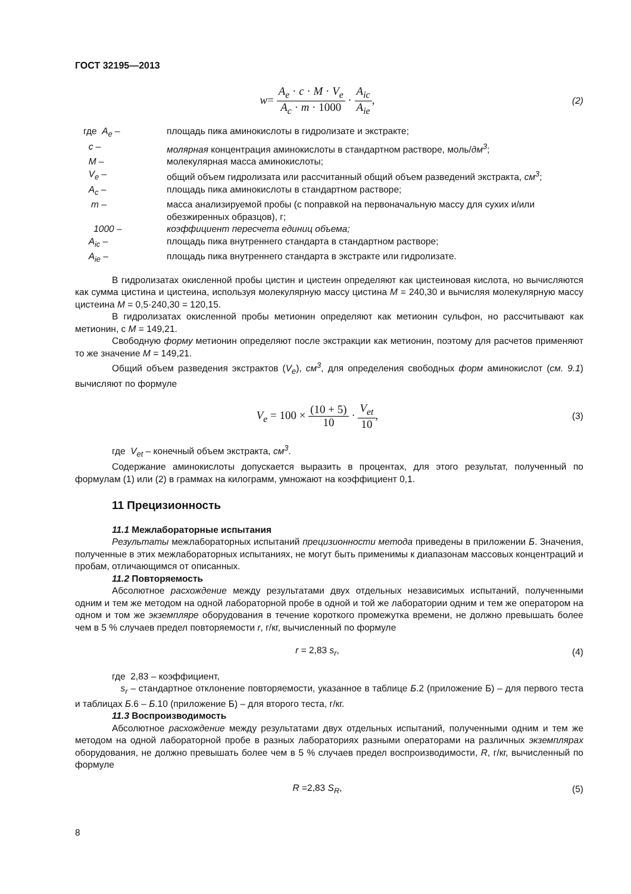ГОСТ 32195—2013
w= A<sub>e</sub> · c · M · V<sub>e</sub> A<sub>c</sub> · m · 1000 · A<sub>ic</sub> A<sub>ie</sub>,
(2)
| где A<sub>e</sub> – | площадь пика аминокислоты в гидролизате и экстракте; |
| c – | молярная концентрация аминокислоты в стандартном растворе, моль/ дм<sup>3</sup> ; |
| M – | молекулярная масса аминокислоты; |
| V<sub>e</sub> – | общий объем гидролизата или рассчитанный общий объем разведений экстракта, см<sup>3</sup> ; |
| A<sub>c</sub> – | площадь пика аминокислоты в стандартном растворе; |
| m – | масса анализируемой пробы (с поправкой на первоначальную массу для сухих и/или обезжиренных образцов), г; |
| 1000 – | коэффициент пересчета единиц объема; |
| A<sub>ic</sub> – | площадь пика внутреннего стандарта в стандартном растворе; |
| A<sub>ie</sub> – | площадь пика внутреннего стандарта в экстракте или гидролизате. |
В гидролизатах окисленной пробы цистин и цистеин определяют как цистеиновая кислота, но вычисляются как сумма цистина и цистеина, используя молекулярную массу цистина М = 240,30 и вычисляя молекулярную массу цистеина М = 0,5·240,30 = 120,15.
В гидролизатах окисленной пробы метионин определяют как метионин сульфон, но рассчитывают как метионин, с М = 149,21.
Свободную форму метионин определяют после экстракции как метионин, поэтому для расчетов применяют то же значение М = 149,21.
Общий объем разведения экстрактов (V<sub>e</sub>), см<sup>3</sup>, для определения свободных форм аминокислот (см. 9.1) вычисляют по формуле
V<sub>e</sub> = 100 × (10 + 5) 10 · V<sub>et</sub> 10,
(3)
где V<sub>et</sub> – конечный объем экстракта, см<sup>3</sup>.
Содержание аминокислоты допускается выразить в процентах, для этого результат, полученный по формулам (1) или (2) в граммах на килограмм, умножают на коэффициент 0,1.
11 Прецизионность
11.1 Межлабораторные испытания
Результаты межлабораторных испытаний прецизионности метода приведены в приложении Б. Значения, полученные в этих межлабораторных испытаниях, не могут быть применимы к диапазонам массовых концентраций и пробам, отличающимся от описанных.
11.2 Повторяемость
Абсолютное расхождение между результатами двух отдельных независимых испытаний, полученными одним и тем же методом на одной лабораторной пробе в одной и той же лаборатории одним и тем же оператором на одном и том же экземпляре оборудования в течение короткого промежутка времени, не должно превышать более чем в 5 % случаев предел повторяемости r, г/кг, вычисленный по формуле
r = 2,83 s<sub>r</sub>, (4)
где 2,83 – коэффициент,
s<sub>r</sub> – стандартное отклонение повторяемости, указанное в таблице Б.2 (приложение Б) – для первого теста и таблицах Б.6 – Б.10 (приложение Б) – для второго теста, г/кг.
11.3 Воспроизводимость
Абсолютное расхождение между результатами двух отдельных испытаний, полученными одним и тем же методом на одной лабораторной пробе в разных лабораториях разными операторами на различных экземплярах оборудования, не должно превышать более чем в 5 % случаев предел воспроизводимости, R, г/кг, вычисленный по формуле
R =2,83 S<sub>R</sub>, (5)
8